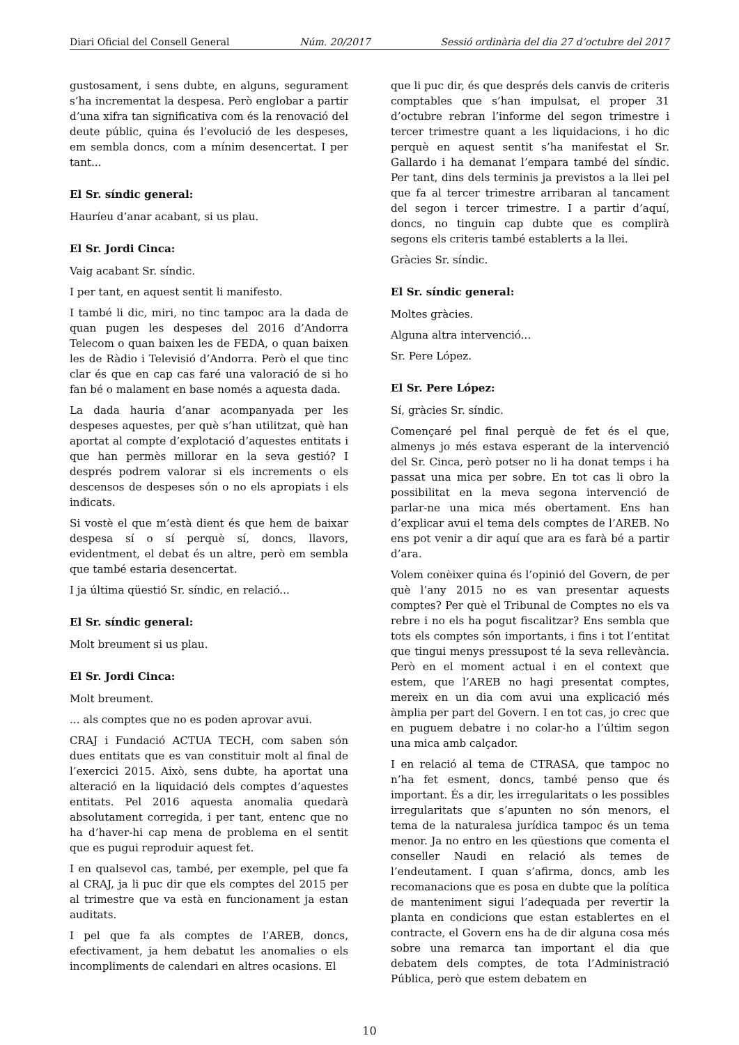Diari Oficial del Consell General Núm. 20/2017 Sessió ordinària del dia 27 d’octubre del 2017
gustosament, i sens dubte, en alguns, segurament s’ha incrementat la despesa. Però englobar a partir d’una xifra tan significativa com és la renovació del deute públic, quina és l’evolució de les despeses, em sembla doncs, com a mínim desencertat. I per tant...
El Sr. síndic general:
Hauríeu d’anar acabant, si us plau.
El Sr. Jordi Cinca:
Vaig acabant Sr. síndic.
I per tant, en aquest sentit li manifesto.
I també li dic, miri, no tinc tampoc ara la dada de quan pugen les despeses del 2016 d’Andorra Telecom o quan baixen les de FEDA, o quan baixen les de Ràdio i Televisió d’Andorra. Però el que tinc clar és que en cap cas faré una valoració de si ho fan bé o malament en base només a aquesta dada.
La dada hauria d’anar acompanyada per les despeses aquestes, per què s’han utilitzat, què han aportat al compte d’explotació d’aquestes entitats i que han permès millorar en la seva gestió? I després podrem valorar si els increments o els descensos de despeses són o no els apropiats i els indicats.
Si vostè el que m’està dient és que hem de baixar despesa sí o sí perquè sí, doncs, llavors, evidentment, el debat és un altre, però em sembla que també estaria desencertat.
I ja última qüestió Sr. síndic, en relació...
El Sr. síndic general:
Molt breument si us plau.
El Sr. Jordi Cinca:
Molt breument.
... als comptes que no es poden aprovar avui.
CRAJ i Fundació ACTUA TECH, com saben són dues entitats que es van constituir molt al final de l’exercici 2015. Això, sens dubte, ha aportat una alteració en la liquidació dels comptes d’aquestes entitats. Pel 2016 aquesta anomalia quedarà absolutament corregida, i per tant, entenc que no ha d’haver-hi cap mena de problema en el sentit que es pugui reproduir aquest fet.
I en qualsevol cas, també, per exemple, pel que fa al CRAJ, ja li puc dir que els comptes del 2015 per al trimestre que va està en funcionament ja estan auditats.
I pel que fa als comptes de l’AREB, doncs, efectivament, ja hem debatut les anomalies o els incompliments de calendari en altres ocasions. El
que li puc dir, és que després dels canvis de criteris comptables que s’han impulsat, el proper 31 d’octubre rebran l’informe del segon trimestre i tercer trimestre quant a les liquidacions, i ho dic perquè en aquest sentit s’ha manifestat el Sr. Gallardo i ha demanat l’empara també del síndic. Per tant, dins dels terminis ja previstos a la llei pel que fa al tercer trimestre arribaran al tancament del segon i tercer trimestre. I a partir d’aquí, doncs, no tinguin cap dubte que es complirà segons els criteris també establerts a la llei.
Gràcies Sr. síndic.
El Sr. síndic general:
Moltes gràcies.
Alguna altra intervenció...
Sr. Pere López.
El Sr. Pere López:
Sí, gràcies Sr. síndic.
Començaré pel final perquè de fet és el que, almenys jo més estava esperant de la intervenció del Sr. Cinca, però potser no li ha donat temps i ha passat una mica per sobre. En tot cas li obro la possibilitat en la meva segona intervenció de parlar-ne una mica més obertament. Ens han d’explicar avui el tema dels comptes de l’AREB. No ens pot venir a dir aquí que ara es farà bé a partir d’ara.
Volem conèixer quina és l’opinió del Govern, de per què l’any 2015 no es van presentar aquests comptes? Per què el Tribunal de Comptes no els va rebre i no els ha pogut fiscalitzar? Ens sembla que tots els comptes són importants, i fins i tot l’entitat que tingui menys pressupost té la seva rellevància. Però en el moment actual i en el context que estem, que l’AREB no hagi presentat comptes, mereix en un dia com avui una explicació més àmplia per part del Govern. I en tot cas, jo crec que en puguem debatre i no colar-ho a l’últim segon una mica amb calçador.
I en relació al tema de CTRASA, que tampoc no n’ha fet esment, doncs, també penso que és important. És a dir, les irregularitats o les possibles irregularitats que s’apunten no són menors, el tema de la naturalesa jurídica tampoc és un tema menor. Ja no entro en les qüestions que comenta el conseller Naudi en relació als temes de l’endeutament. I quan s’afirma, doncs, amb les recomanacions que es posa en dubte que la política de manteniment sigui l’adequada per revertir la planta en condicions que estan establertes en el contracte, el Govern ens ha de dir alguna cosa més sobre una remarca tan important el dia que debatem dels comptes, de tota l’Administració Pública, però que estem debatem en
10